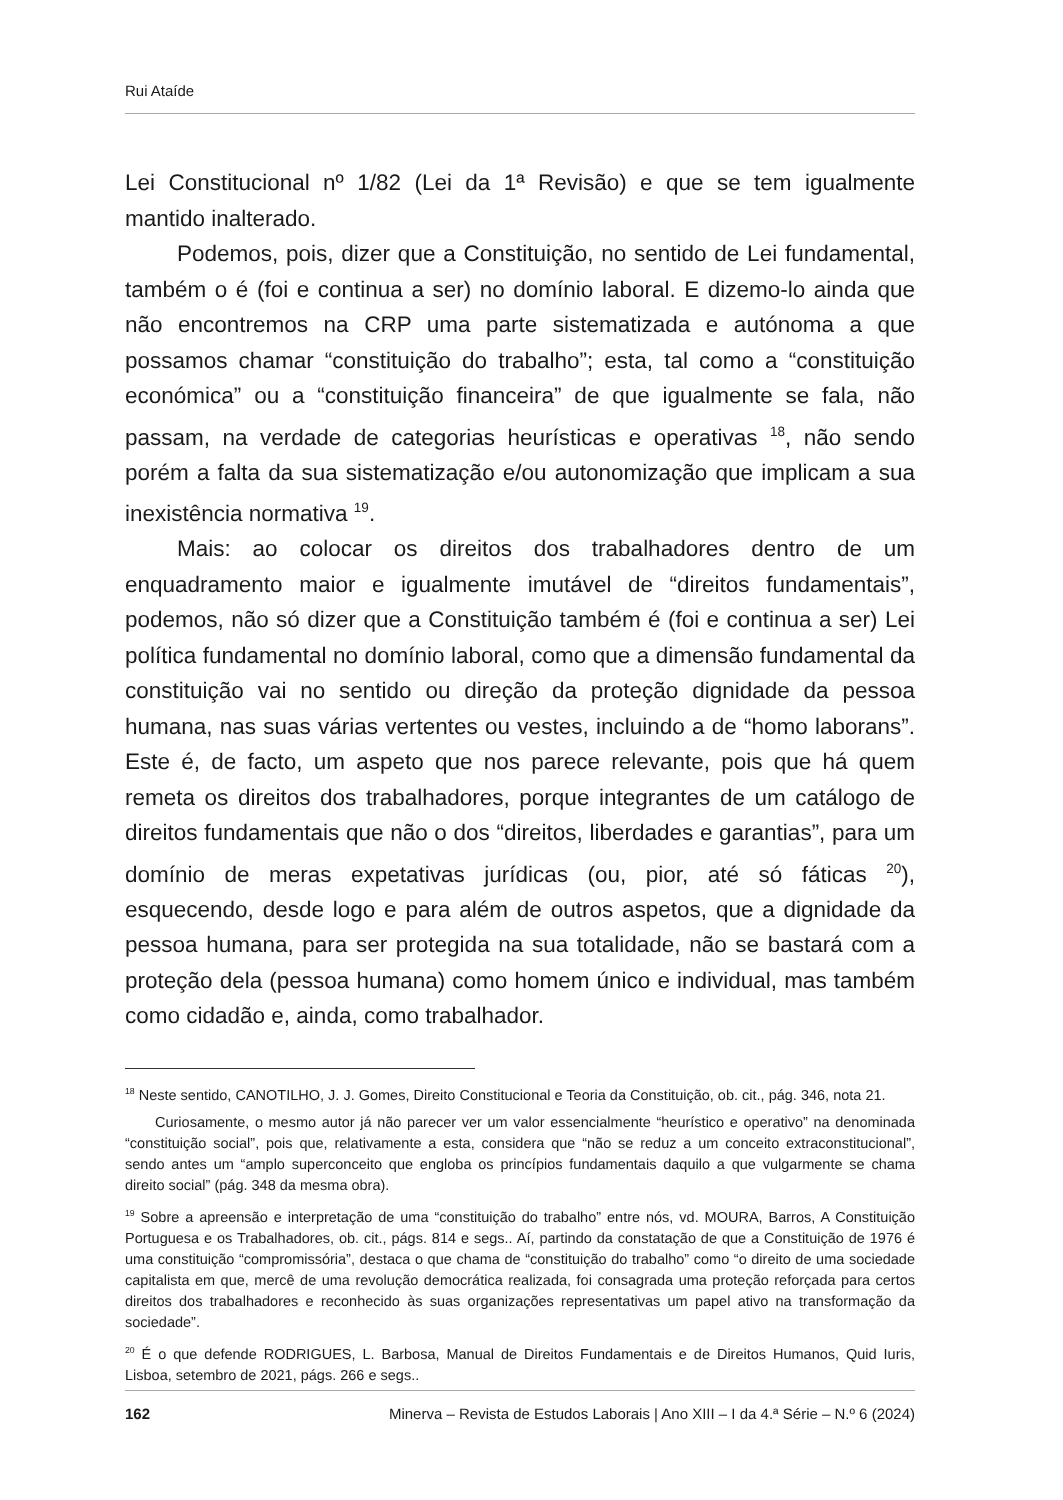Rui Ataíde
Lei Constitucional nº 1/82 (Lei da 1ª Revisão) e que se tem igualmente mantido inalterado.
Podemos, pois, dizer que a Constituição, no sentido de Lei fundamental, também o é (foi e continua a ser) no domínio laboral. E dizemo-lo ainda que não encontremos na CRP uma parte sistematizada e autónoma a que possamos chamar “constituição do trabalho”; esta, tal como a “constituição económica” ou a “constituição financeira” de que igualmente se fala, não passam, na verdade de categorias heurísticas e operativas <sup>18</sup>, não sendo porém a falta da sua sistematização e/ou autonomização que implicam a sua inexistência normativa <sup>19</sup>.
Mais: ao colocar os direitos dos trabalhadores dentro de um enquadramento maior e igualmente imutável de “direitos fundamentais”, podemos, não só dizer que a Constituição também é (foi e continua a ser) Lei política fundamental no domínio laboral, como que a dimensão fundamental da constituição vai no sentido ou direção da proteção dignidade da pessoa humana, nas suas várias vertentes ou vestes, incluindo a de “homo laborans”. Este é, de facto, um aspeto que nos parece relevante, pois que há quem remeta os direitos dos trabalhadores, porque integrantes de um catálogo de direitos fundamentais que não o dos “direitos, liberdades e garantias”, para um domínio de meras expetativas jurídicas (ou, pior, até só fáticas <sup>20</sup>), esquecendo, desde logo e para além de outros aspetos, que a dignidade da pessoa humana, para ser protegida na sua totalidade, não se bastará com a proteção dela (pessoa humana) como homem único e individual, mas também como cidadão e, ainda, como trabalhador.
<sup>18</sup> Neste sentido, CANOTILHO, J. J. Gomes, Direito Constitucional e Teoria da Constituição, ob. cit., pág. 346, nota 21.
Curiosamente, o mesmo autor já não parecer ver um valor essencialmente “heurístico e operativo” na denominada “constituição social”, pois que, relativamente a esta, considera que “não se reduz a um conceito extraconstitucional”, sendo antes um “amplo superconceito que engloba os princípios fundamentais daquilo a que vulgarmente se chama direito social” (pág. 348 da mesma obra).
<sup>19</sup> Sobre a apreensão e interpretação de uma “constituição do trabalho” entre nós, vd. MOURA, Barros, A Constituição Portuguesa e os Trabalhadores, ob. cit., págs. 814 e segs.. Aí, partindo da constatação de que a Constituição de 1976 é uma constituição “compromissória”, destaca o que chama de “constituição do trabalho” como “o direito de uma sociedade capitalista em que, mercê de uma revolução democrática realizada, foi consagrada uma proteção reforçada para certos direitos dos trabalhadores e reconhecido às suas organizações representativas um papel ativo na transformação da sociedade”.
<sup>20</sup> É o que defende RODRIGUES, L. Barbosa, Manual de Direitos Fundamentais e de Direitos Humanos, Quid Iuris, Lisboa, setembro de 2021, págs. 266 e segs..
162 Minerva – Revista de Estudos Laborais | Ano XIII – I da 4.ª Série – N.º 6 (2024)